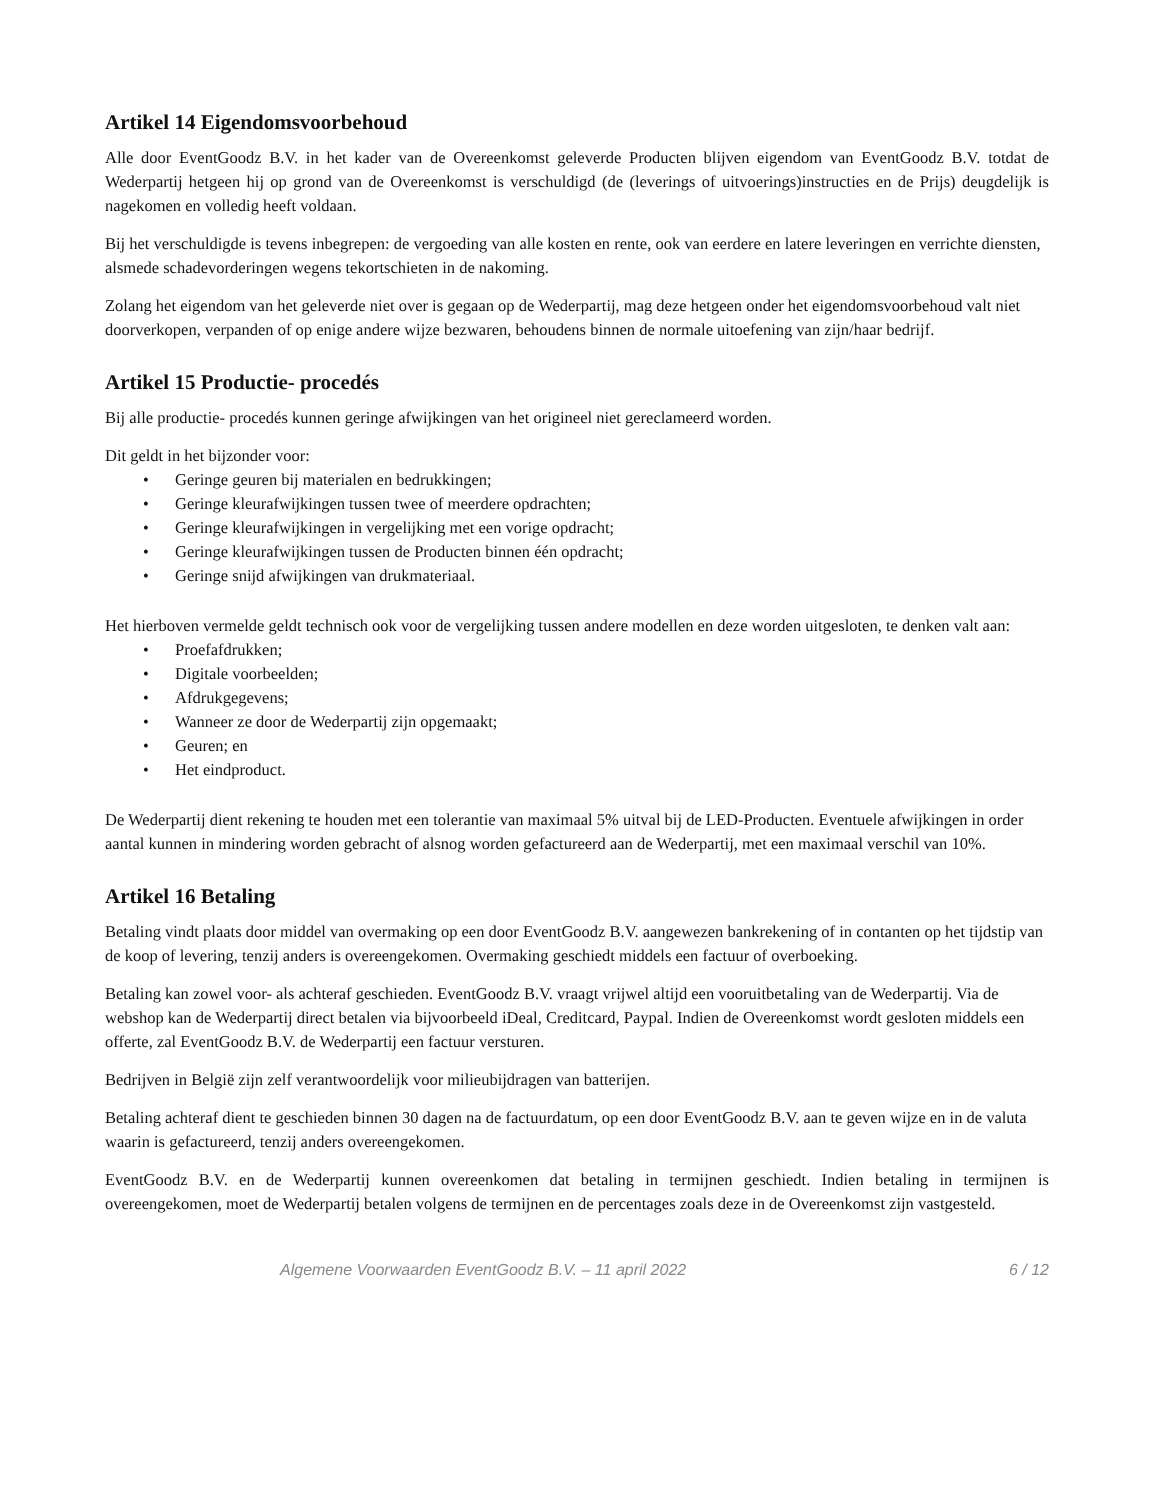Artikel 14 Eigendomsvoorbehoud
Alle door EventGoodz B.V. in het kader van de Overeenkomst geleverde Producten blijven eigendom van EventGoodz B.V. totdat de Wederpartij hetgeen hij op grond van de Overeenkomst is verschuldigd (de (leverings of uitvoerings)instructies en de Prijs) deugdelijk is nagekomen en volledig heeft voldaan.
Bij het verschuldigde is tevens inbegrepen: de vergoeding van alle kosten en rente, ook van eerdere en latere leveringen en verrichte diensten, alsmede schadevorderingen wegens tekortschieten in de nakoming.
Zolang het eigendom van het geleverde niet over is gegaan op de Wederpartij, mag deze hetgeen onder het eigendomsvoorbehoud valt niet doorverkopen, verpanden of op enige andere wijze bezwaren, behoudens binnen de normale uitoefening van zijn/haar bedrijf.
Artikel 15 Productie- procedés
Bij alle productie- procedés kunnen geringe afwijkingen van het origineel niet gereclameerd worden.
Dit geldt in het bijzonder voor:
• Geringe geuren bij materialen en bedrukkingen;
• Geringe kleurafwijkingen tussen twee of meerdere opdrachten;
• Geringe kleurafwijkingen in vergelijking met een vorige opdracht;
• Geringe kleurafwijkingen tussen de Producten binnen één opdracht;
• Geringe snijd afwijkingen van drukmateriaal.
Het hierboven vermelde geldt technisch ook voor de vergelijking tussen andere modellen en deze worden uitgesloten, te denken valt aan:
• Proefafdrukken;
• Digitale voorbeelden;
• Afdrukgegevens;
• Wanneer ze door de Wederpartij zijn opgemaakt;
• Geuren; en
• Het eindproduct.
De Wederpartij dient rekening te houden met een tolerantie van maximaal 5% uitval bij de LED-Producten. Eventuele afwijkingen in order aantal kunnen in mindering worden gebracht of alsnog worden gefactureerd aan de Wederpartij, met een maximaal verschil van 10%.
Artikel 16 Betaling
Betaling vindt plaats door middel van overmaking op een door EventGoodz B.V. aangewezen bankrekening of in contanten op het tijdstip van de koop of levering, tenzij anders is overeengekomen. Overmaking geschiedt middels een factuur of overboeking.
Betaling kan zowel voor- als achteraf geschieden. EventGoodz B.V. vraagt vrijwel altijd een vooruitbetaling van de Wederpartij. Via de webshop kan de Wederpartij direct betalen via bijvoorbeeld iDeal, Creditcard, Paypal. Indien de Overeenkomst wordt gesloten middels een offerte, zal EventGoodz B.V. de Wederpartij een factuur versturen.
Bedrijven in België zijn zelf verantwoordelijk voor milieubijdragen van batterijen.
Betaling achteraf dient te geschieden binnen 30 dagen na de factuurdatum, op een door EventGoodz B.V. aan te geven wijze en in de valuta waarin is gefactureerd, tenzij anders overeengekomen.
EventGoodz B.V. en de Wederpartij kunnen overeenkomen dat betaling in termijnen geschiedt. Indien betaling in termijnen is overeengekomen, moet de Wederpartij betalen volgens de termijnen en de percentages zoals deze in de Overeenkomst zijn vastgesteld.
Algemene Voorwaarden EventGoodz B.V. – 11 april 2022 6 / 12